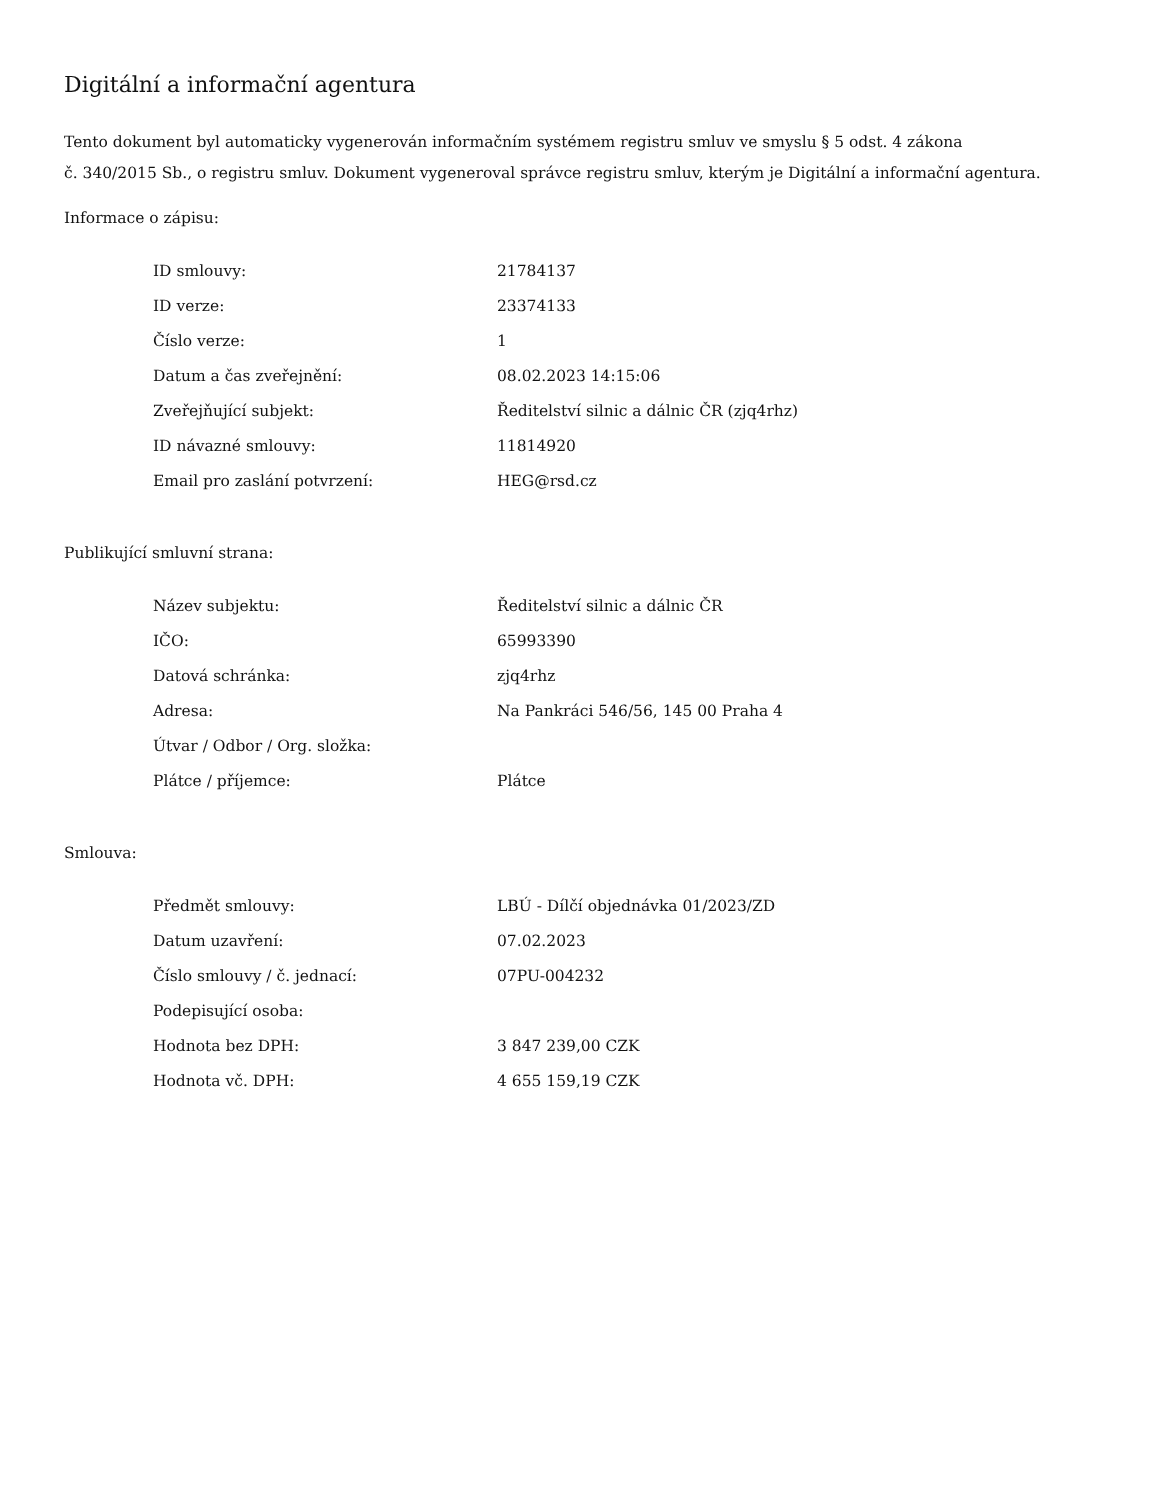Digitální a informační agentura
Tento dokument byl automaticky vygenerován informačním systémem registru smluv ve smyslu § 5 odst. 4 zákona
č. 340/2015 Sb., o registru smluv. Dokument vygeneroval správce registru smluv, kterým je Digitální a informační agentura.
Informace o zápisu:
| ID smlouvy: | 21784137 |
| ID verze: | 23374133 |
| Číslo verze: | 1 |
| Datum a čas zveřejnění: | 08.02.2023 14:15:06 |
| Zveřejňující subjekt: | Ředitelství silnic a dálnic ČR (zjq4rhz) |
| ID návazné smlouvy: | 11814920 |
| Email pro zaslání potvrzení: | HEG@rsd.cz |
Publikující smluvní strana:
| Název subjektu: | Ředitelství silnic a dálnic ČR |
| IČO: | 65993390 |
| Datová schránka: | zjq4rhz |
| Adresa: | Na Pankráci 546/56, 145 00 Praha 4 |
| Útvar / Odbor / Org. složka: | |
| Plátce / příjemce: | Plátce |
Smlouva:
| Předmět smlouvy: | LBÚ - Dílčí objednávka 01/2023/ZD |
| Datum uzavření: | 07.02.2023 |
| Číslo smlouvy / č. jednací: | 07PU-004232 |
| Podepisující osoba: | |
| Hodnota bez DPH: | 3 847 239,00 CZK |
| Hodnota vč. DPH: | 4 655 159,19 CZK |